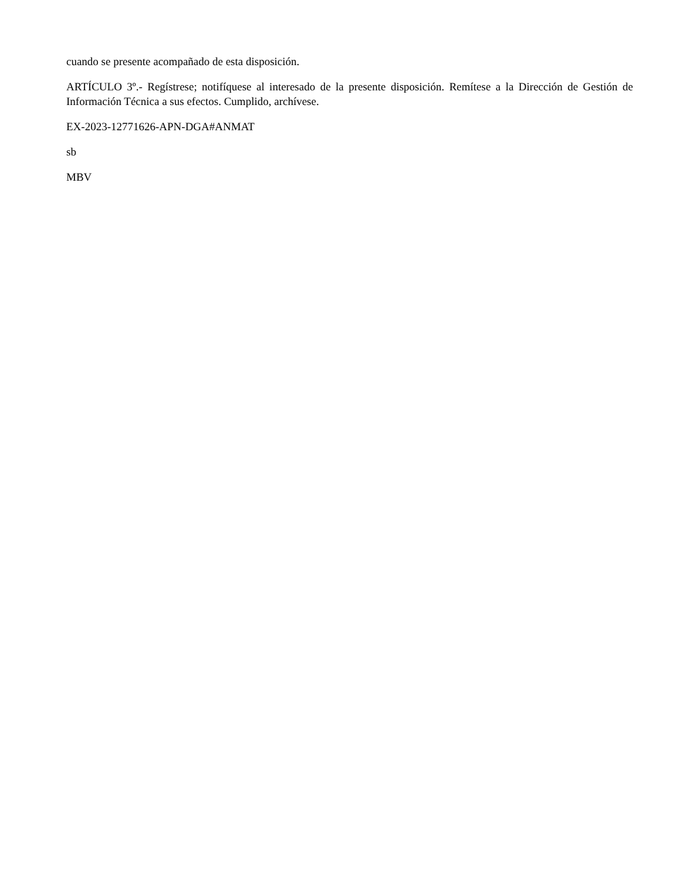cuando se presente acompañado de esta disposición.
ARTÍCULO 3º.- Regístrese; notifíquese al interesado de la presente disposición. Remítese a la Dirección de Gestión de Información Técnica a sus efectos. Cumplido, archívese.
EX-2023-12771626-APN-DGA#ANMAT
sb
MBV